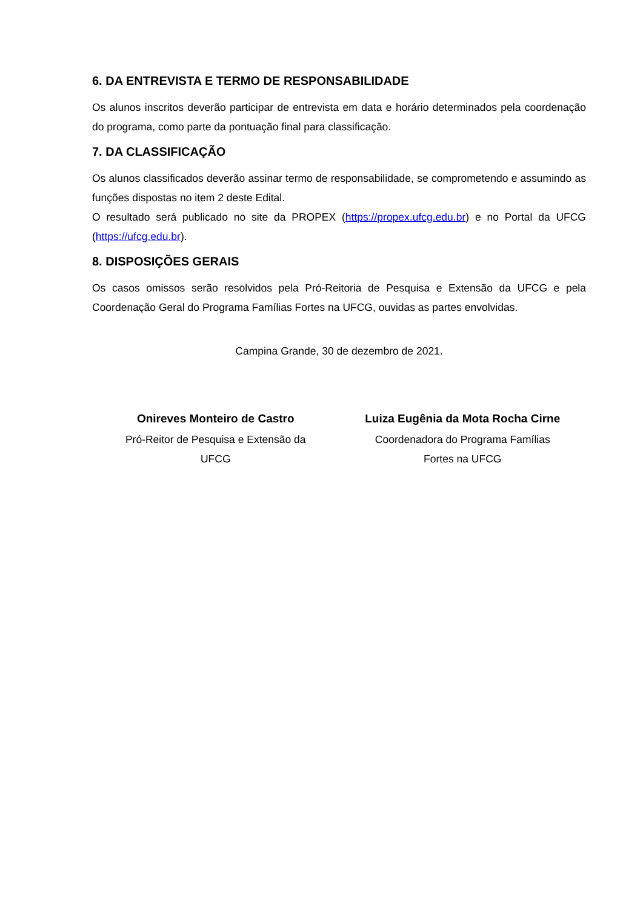6. DA ENTREVISTA E TERMO DE RESPONSABILIDADE
Os alunos inscritos deverão participar de entrevista em data e horário determinados pela coordenação do programa, como parte da pontuação final para classificação.
7. DA CLASSIFICAÇÃO
Os alunos classificados deverão assinar termo de responsabilidade, se comprometendo e assumindo as funções dispostas no item 2 deste Edital.
O resultado será publicado no site da PROPEX (https://propex.ufcg.edu.br) e no Portal da UFCG (https://ufcg.edu.br).
8. DISPOSIÇÕES GERAIS
Os casos omissos serão resolvidos pela Pró-Reitoria de Pesquisa e Extensão da UFCG e pela Coordenação Geral do Programa Famílias Fortes na UFCG, ouvidas as partes envolvidas.
Campina Grande, 30 de dezembro de 2021.
Onireves Monteiro de Castro
Pró-Reitor de Pesquisa e Extensão da
UFCG
Luiza Eugênia da Mota Rocha Cirne
Coordenadora do Programa Famílias
Fortes na UFCG